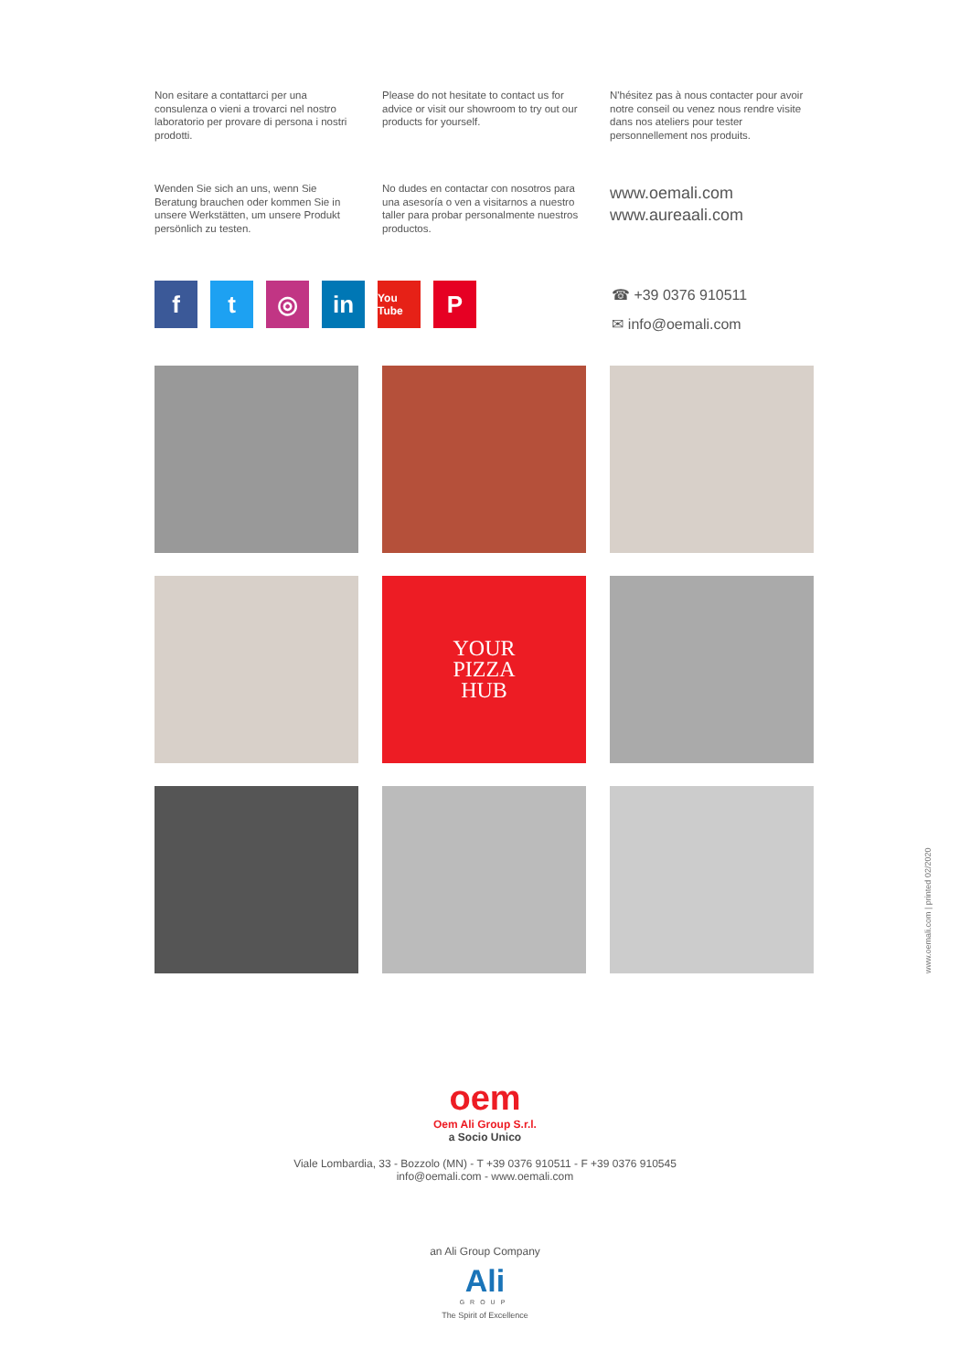Non esitare a contattarci per una consulenza o vieni a trovarci nel nostro laboratorio per provare di persona i nostri prodotti.
Please do not hesitate to contact us for advice or visit our showroom to try out our products for yourself.
N'hésitez pas à nous contacter pour avoir notre conseil ou venez nous rendre visite dans nos ateliers pour tester personnellement nos produits.
Wenden Sie sich an uns, wenn Sie Beratung brauchen oder kommen Sie in unsere Werkstätten, um unsere Produkt persönlich zu testen.
No dudes en contactar con nosotros para una asesoría o ven a visitarnos a nuestro taller para probar personalmente nuestros productos.
www.oemali.com
www.aureaali.com
f t ◎ in
You Tube
P
☎ +39 0376 910511
✉ info@oemali.com
YOUR
PIZZA
HUB
www.oemali.com | printed 02/2020
oem
Oem Ali Group S.r.l.
a Socio Unico
Viale Lombardia, 33 - Bozzolo (MN) - T +39 0376 910511 - F +39 0376 910545
info@oemali.com - www.oemali.com
an Ali Group Company
Ali
GROUP
The Spirit of Excellence